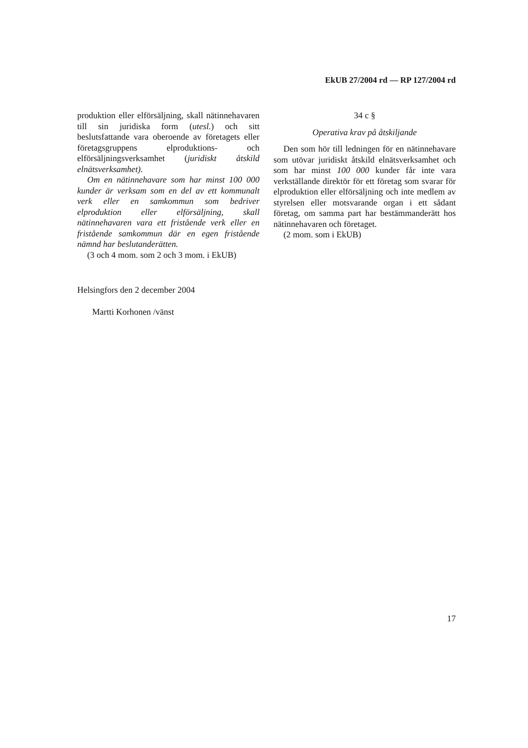EkUB 27/2004 rd — RP 127/2004 rd
produktion eller elförsäljning, skall nätinnehavaren till sin juridiska form (utesl.) och sitt beslutsfattande vara oberoende av företagets eller företagsgruppens elproduktions- och elförsäljningsverksamhet (juridiskt åtskild elnätsverksamhet).
Om en nätinnehavare som har minst 100 000 kunder är verksam som en del av ett kommunalt verk eller en samkommun som bedriver elproduktion eller elförsäljning, skall nätinnehavaren vara ett fristående verk eller en fristående samkommun där en egen fristående nämnd har beslutanderätten.
(3 och 4 mom. som 2 och 3 mom. i EkUB)
34 c §
Operativa krav på åtskiljande
Den som hör till ledningen för en nätinnehavare som utövar juridiskt åtskild elnätsverksamhet och som har minst 100 000 kunder får inte vara verkställande direktör för ett företag som svarar för elproduktion eller elförsäljning och inte medlem av styrelsen eller motsvarande organ i ett sådant företag, om samma part har bestämmanderätt hos nätinnehavaren och företaget.
(2 mom. som i EkUB)
Helsingfors den 2 december 2004
Martti Korhonen /vänst
17